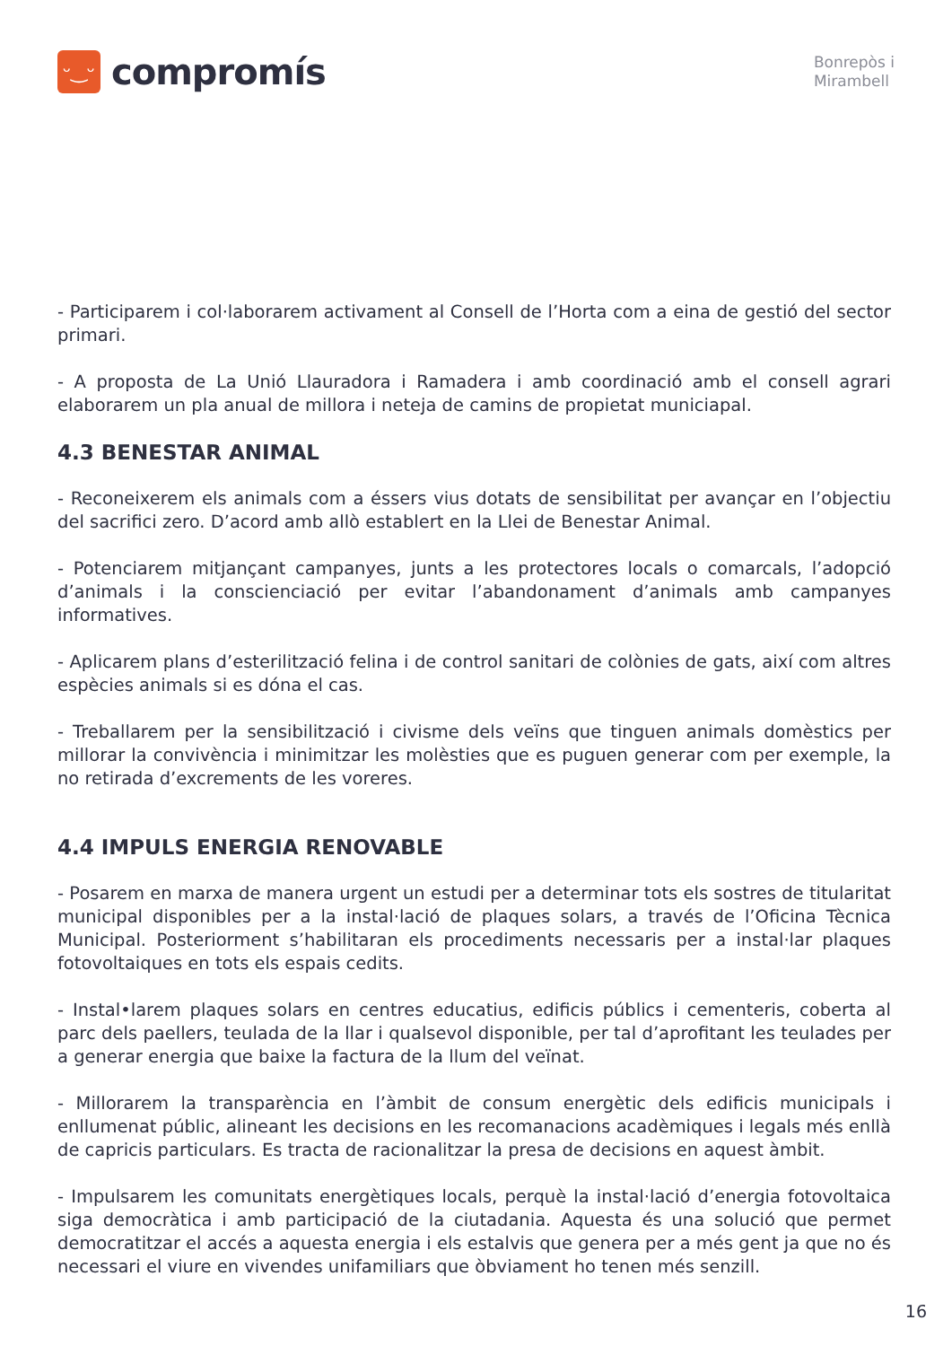ᵕ‿ᵕ
compromís
Bonrepòs i
Mirambell
- Participarem i col·laborarem activament al Consell de l’Horta com a eina de gestió del sector primari.
- A proposta de La Unió Llauradora i Ramadera i amb coordinació amb el consell agrari elaborarem un pla anual de millora i neteja de camins de propietat municiapal.
4.3 BENESTAR ANIMAL
- Reconeixerem els animals com a éssers vius dotats de sensibilitat per avançar en l’objectiu del sacrifici zero. D’acord amb allò establert en la Llei de Benestar Animal.
- Potenciarem mitjançant campanyes, junts a les protectores locals o comarcals, l’adopció d’animals i la conscienciació per evitar l’abandonament d’animals amb campanyes informatives.
- Aplicarem plans d’esterilització felina i de control sanitari de colònies de gats, així com altres espècies animals si es dóna el cas.
- Treballarem per la sensibilització i civisme dels veïns que tinguen animals domèstics per millorar la convivència i minimitzar les molèsties que es puguen generar com per exemple, la no retirada d’excrements de les voreres.
4.4 IMPULS ENERGIA RENOVABLE
- Posarem en marxa de manera urgent un estudi per a determinar tots els sostres de titularitat municipal disponibles per a la instal·lació de plaques solars, a través de l’Oficina Tècnica Municipal. Posteriorment s’habilitaran els procediments necessaris per a instal·lar plaques fotovoltaiques en tots els espais cedits.
- Instal•larem plaques solars en centres educatius, edificis públics i cementeris, coberta al parc dels paellers, teulada de la llar i qualsevol disponible, per tal d’aprofitant les teulades per a generar energia que baixe la factura de la llum del veïnat.
- Millorarem la transparència en l’àmbit de consum energètic dels edificis municipals i enllumenat públic, alineant les decisions en les recomanacions acadèmiques i legals més enllà de capricis particulars. Es tracta de racionalitzar la presa de decisions en aquest àmbit.
- Impulsarem les comunitats energètiques locals, perquè la instal·lació d’energia fotovoltaica siga democràtica i amb participació de la ciutadania. Aquesta és una solució que permet democratitzar el accés a aquesta energia i els estalvis que genera per a més gent ja que no és necessari el viure en vivendes unifamiliars que òbviament ho tenen més senzill.
16